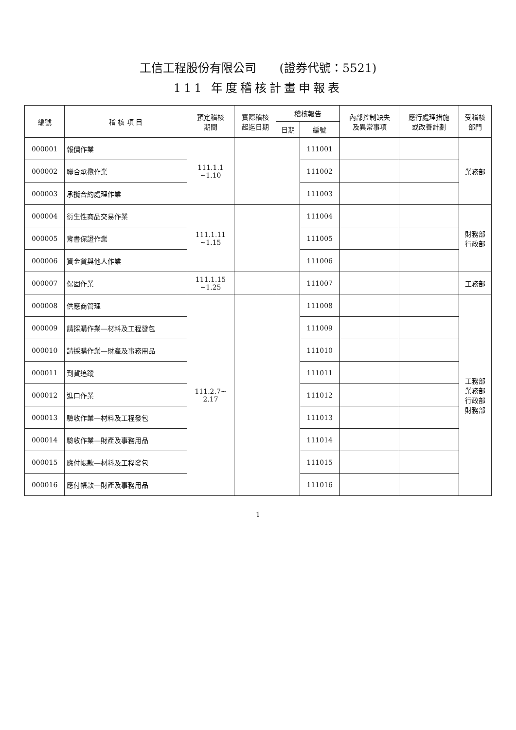工信工程股份有限公司　　(證券代號：5521)
111 年度稽核計畫申報表
| 編號 | 稽 核 項 目 | 預定稽核 期間 | 實際稽核 起迄日期 | 稽核報告 | | 內部控制缺失 及異常事項 | 應行處理措施 或改善計劃 | 受稽核 部門 |
| --- | --- | --- | --- | --- | --- | --- | --- | --- |
| | | | | 日期 | 編號 | | | |
| 000001 | 報價作業 | 111.1.1 ~1.10 | | | 111001 | | | 業務部 |
| 000002 | 聯合承攬作業 | | | | 111002 | | | |
| 000003 | 承攬合約處理作業 | | | | 111003 | | | |
| 000004 | 衍生性商品交易作業 | 111.1.11 ~1.15 | | | 111004 | | | 財務部 行政部 |
| 000005 | 背書保證作業 | | | | 111005 | | | |
| 000006 | 資金貸與他人作業 | | | | 111006 | | | |
| 000007 | 保固作業 | 111.1.15 ~1.25 | | | 111007 | | | 工務部 |
| 000008 | 供應商管理 | 111.2.7~ 2.17 | | | 111008 | | | 工務部 業務部 行政部 財務部 |
| 000009 | 請採購作業—材料及工程發包 | | | | 111009 | | | |
| 000010 | 請採購作業—財產及事務用品 | | | | 111010 | | | |
| 000011 | 到貨追蹤 | | | | 111011 | | | |
| 000012 | 進口作業 | | | | 111012 | | | |
| 000013 | 驗收作業—材料及工程發包 | | | | 111013 | | | |
| 000014 | 驗收作業—財產及事務用品 | | | | 111014 | | | |
| 000015 | 應付帳款—材料及工程發包 | | | | 111015 | | | |
| 000016 | 應付帳款—財產及事務用品 | | | | 111016 | | | |
1